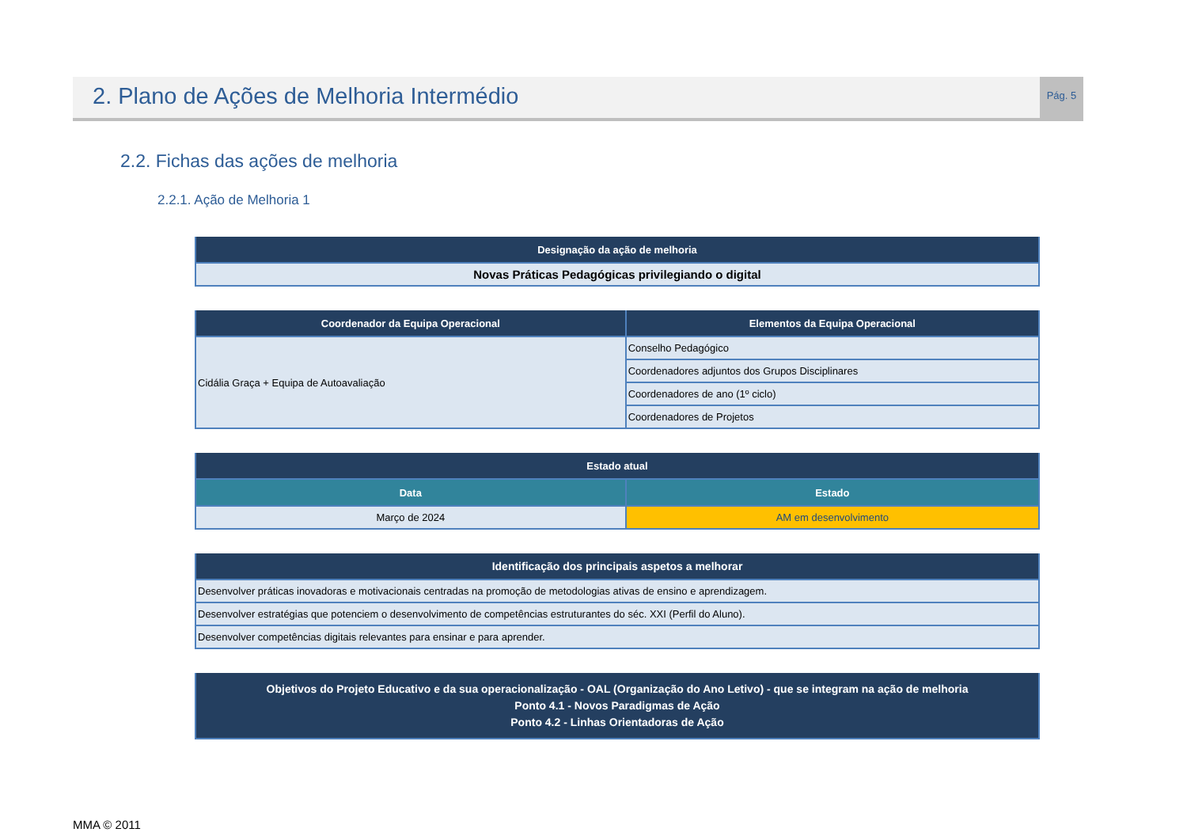2. Plano de Ações de Melhoria Intermédio
Pág. 5
2.2. Fichas das ações de melhoria
2.2.1. Ação de Melhoria 1
| Designação da ação de melhoria |
| --- |
| Novas Práticas Pedagógicas privilegiando o digital |
| Coordenador da Equipa Operacional | Elementos da Equipa Operacional |
| --- | --- |
| Cidália Graça + Equipa de Autoavaliação | Conselho Pedagógico |
| | Coordenadores adjuntos dos Grupos Disciplinares |
| | Coordenadores de ano (1º ciclo) |
| | Coordenadores de Projetos |
| Estado atual | |
| --- | --- |
| Data | Estado |
| Março de 2024 | AM em desenvolvimento |
| Identificação dos principais aspetos a melhorar |
| --- |
| Desenvolver práticas inovadoras e motivacionais centradas na promoção de metodologias ativas de ensino e aprendizagem. |
| Desenvolver estratégias que potenciem o desenvolvimento de competências estruturantes do séc. XXI (Perfil do Aluno). |
| Desenvolver competências digitais relevantes para ensinar e para aprender. |
| Objetivos do Projeto Educativo e da sua operacionalização - OAL (Organização do Ano Letivo) - que se integram na ação de melhoria Ponto 4.1 - Novos Paradigmas de Ação Ponto 4.2 - Linhas Orientadoras de Ação |
| --- |
MMA © 2011